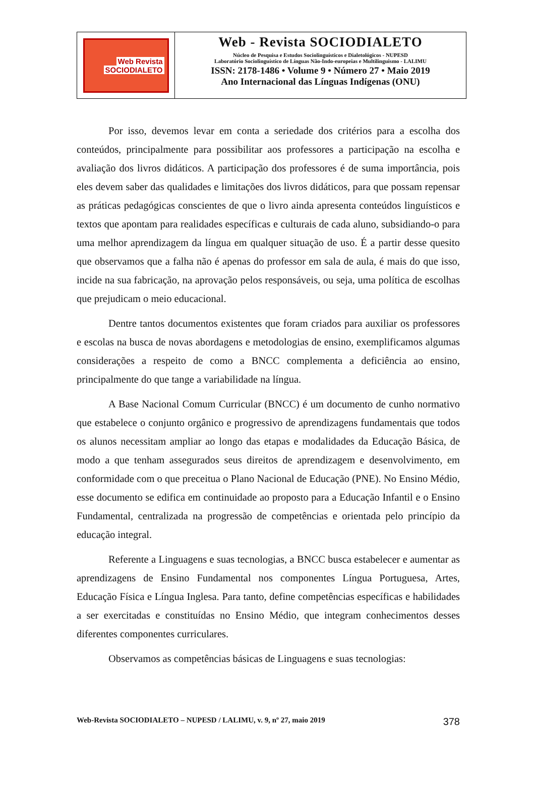Web Revista
SOCIODIALETO
Web - Revista SOCIODIALETO
Núcleo de Pesquisa e Estudos Sociolinguísticos e Dialetológicos - NUPESD
Laboratório Sociolinguístico de Línguas Não-Indo-europeias e Multilinguismo - LALIMU
ISSN: 2178-1486 • Volume 9 • Número 27 • Maio 2019
Ano Internacional das Línguas Indígenas (ONU)
Por isso, devemos levar em conta a seriedade dos critérios para a escolha dos conteúdos, principalmente para possibilitar aos professores a participação na escolha e avaliação dos livros didáticos. A participação dos professores é de suma importância, pois eles devem saber das qualidades e limitações dos livros didáticos, para que possam repensar as práticas pedagógicas conscientes de que o livro ainda apresenta conteúdos linguísticos e textos que apontam para realidades específicas e culturais de cada aluno, subsidiando-o para uma melhor aprendizagem da língua em qualquer situação de uso. É a partir desse quesito que observamos que a falha não é apenas do professor em sala de aula, é mais do que isso, incide na sua fabricação, na aprovação pelos responsáveis, ou seja, uma política de escolhas que prejudicam o meio educacional.
Dentre tantos documentos existentes que foram criados para auxiliar os professores e escolas na busca de novas abordagens e metodologias de ensino, exemplificamos algumas considerações a respeito de como a BNCC complementa a deficiência ao ensino, principalmente do que tange a variabilidade na língua.
A Base Nacional Comum Curricular (BNCC) é um documento de cunho normativo que estabelece o conjunto orgânico e progressivo de aprendizagens fundamentais que todos os alunos necessitam ampliar ao longo das etapas e modalidades da Educação Básica, de modo a que tenham assegurados seus direitos de aprendizagem e desenvolvimento, em conformidade com o que preceitua o Plano Nacional de Educação (PNE). No Ensino Médio, esse documento se edifica em continuidade ao proposto para a Educação Infantil e o Ensino Fundamental, centralizada na progressão de competências e orientada pelo princípio da educação integral.
Referente a Linguagens e suas tecnologias, a BNCC busca estabelecer e aumentar as aprendizagens de Ensino Fundamental nos componentes Língua Portuguesa, Artes, Educação Física e Língua Inglesa. Para tanto, define competências específicas e habilidades a ser exercitadas e constituídas no Ensino Médio, que integram conhecimentos desses diferentes componentes curriculares.
Observamos as competências básicas de Linguagens e suas tecnologias:
Web-Revista SOCIODIALETO – NUPESD / LALIMU, v. 9, nº 27, maio 2019 378